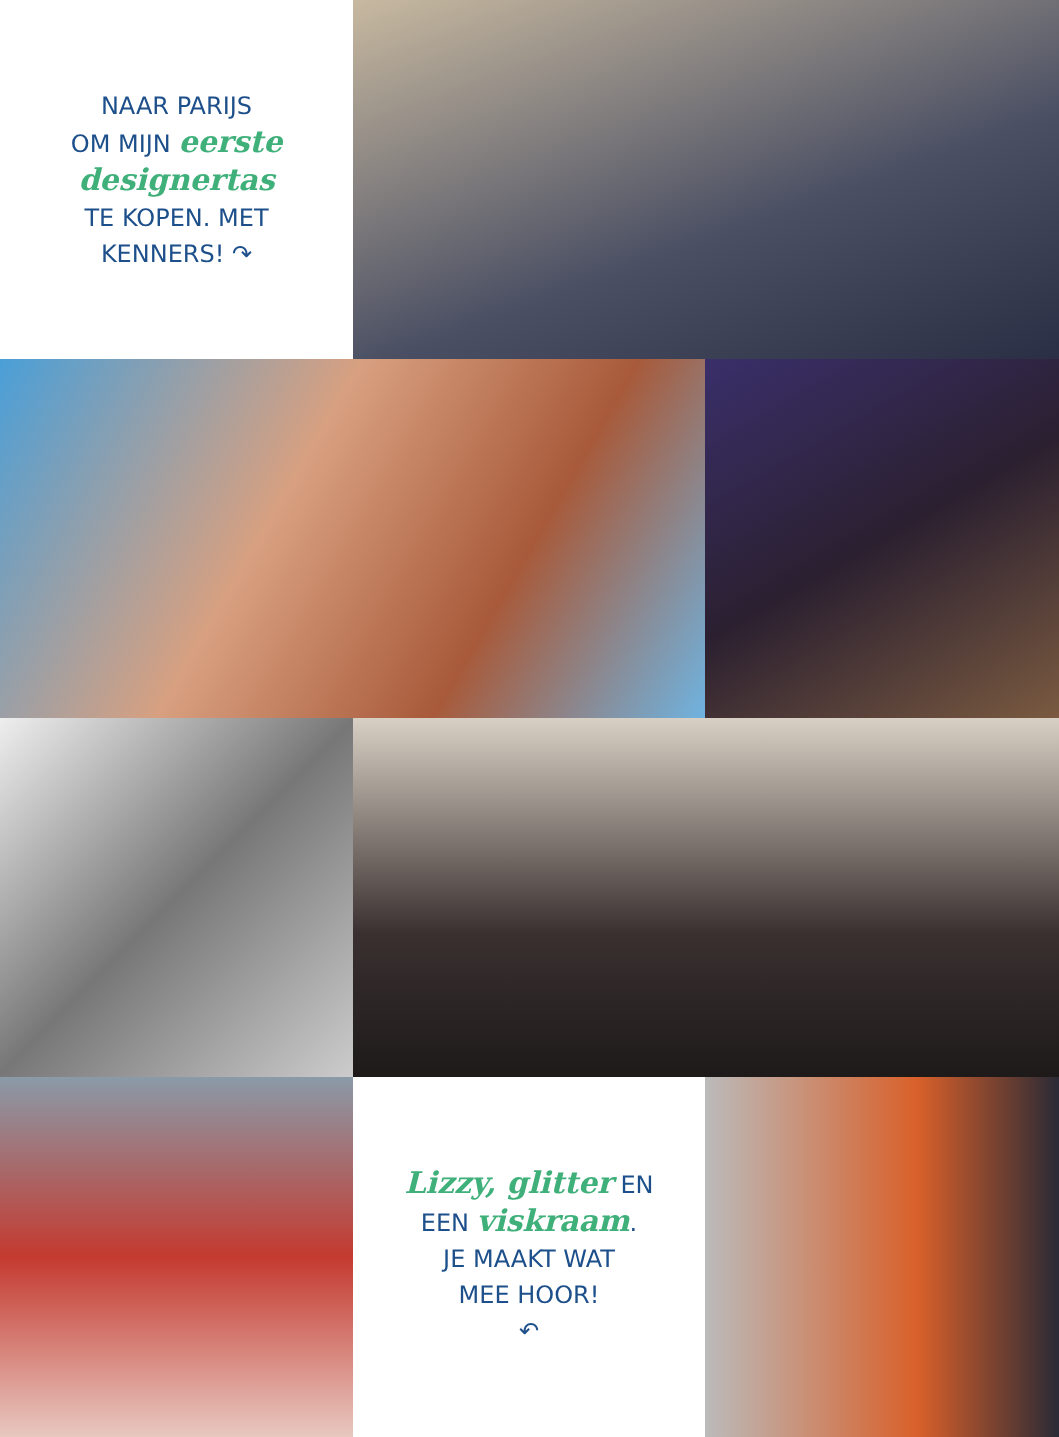NAAR PARIJS
OM MIJN eerste
designertas
TE KOPEN. MET
KENNERS! ↷
Lizzy, glitter EN
EEN viskraam.
JE MAAKT WAT
MEE HOOR!
↶